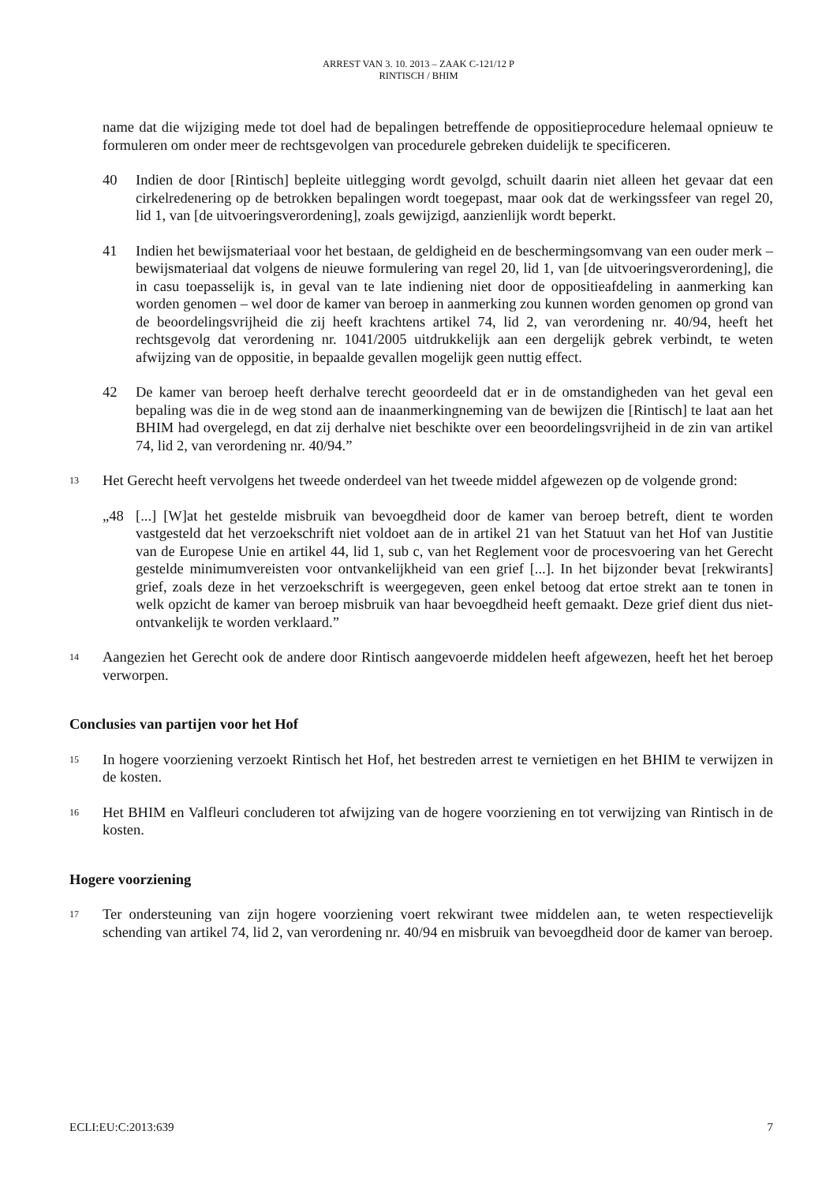ARREST VAN 3. 10. 2013 – ZAAK C-121/12 P
RINTISCH / BHIM
name dat die wijziging mede tot doel had de bepalingen betreffende de oppositieprocedure helemaal opnieuw te formuleren om onder meer de rechtsgevolgen van procedurele gebreken duidelijk te specificeren.
40 Indien de door [Rintisch] bepleite uitlegging wordt gevolgd, schuilt daarin niet alleen het gevaar dat een cirkelredenering op de betrokken bepalingen wordt toegepast, maar ook dat de werkingssfeer van regel 20, lid 1, van [de uitvoeringsverordening], zoals gewijzigd, aanzienlijk wordt beperkt.
41 Indien het bewijsmateriaal voor het bestaan, de geldigheid en de beschermingsomvang van een ouder merk – bewijsmateriaal dat volgens de nieuwe formulering van regel 20, lid 1, van [de uitvoeringsverordening], die in casu toepasselijk is, in geval van te late indiening niet door de oppositieafdeling in aanmerking kan worden genomen – wel door de kamer van beroep in aanmerking zou kunnen worden genomen op grond van de beoordelingsvrijheid die zij heeft krachtens artikel 74, lid 2, van verordening nr. 40/94, heeft het rechtsgevolg dat verordening nr. 1041/2005 uitdrukkelijk aan een dergelijk gebrek verbindt, te weten afwijzing van de oppositie, in bepaalde gevallen mogelijk geen nuttig effect.
42 De kamer van beroep heeft derhalve terecht geoordeeld dat er in de omstandigheden van het geval een bepaling was die in de weg stond aan de inaanmerkingneming van de bewijzen die [Rintisch] te laat aan het BHIM had overgelegd, en dat zij derhalve niet beschikte over een beoordelingsvrijheid in de zin van artikel 74, lid 2, van verordening nr. 40/94.”
13 Het Gerecht heeft vervolgens het tweede onderdeel van het tweede middel afgewezen op de volgende grond:
„48 [...] [W]at het gestelde misbruik van bevoegdheid door de kamer van beroep betreft, dient te worden vastgesteld dat het verzoekschrift niet voldoet aan de in artikel 21 van het Statuut van het Hof van Justitie van de Europese Unie en artikel 44, lid 1, sub c, van het Reglement voor de procesvoering van het Gerecht gestelde minimumvereisten voor ontvankelijkheid van een grief [...]. In het bijzonder bevat [rekwirants] grief, zoals deze in het verzoekschrift is weergegeven, geen enkel betoog dat ertoe strekt aan te tonen in welk opzicht de kamer van beroep misbruik van haar bevoegdheid heeft gemaakt. Deze grief dient dus niet-ontvankelijk te worden verklaard.”
14 Aangezien het Gerecht ook de andere door Rintisch aangevoerde middelen heeft afgewezen, heeft het het beroep verworpen.
Conclusies van partijen voor het Hof
15 In hogere voorziening verzoekt Rintisch het Hof, het bestreden arrest te vernietigen en het BHIM te verwijzen in de kosten.
16 Het BHIM en Valfleuri concluderen tot afwijzing van de hogere voorziening en tot verwijzing van Rintisch in de kosten.
Hogere voorziening
17 Ter ondersteuning van zijn hogere voorziening voert rekwirant twee middelen aan, te weten respectievelijk schending van artikel 74, lid 2, van verordening nr. 40/94 en misbruik van bevoegdheid door de kamer van beroep.
ECLI:EU:C:2013:639 7